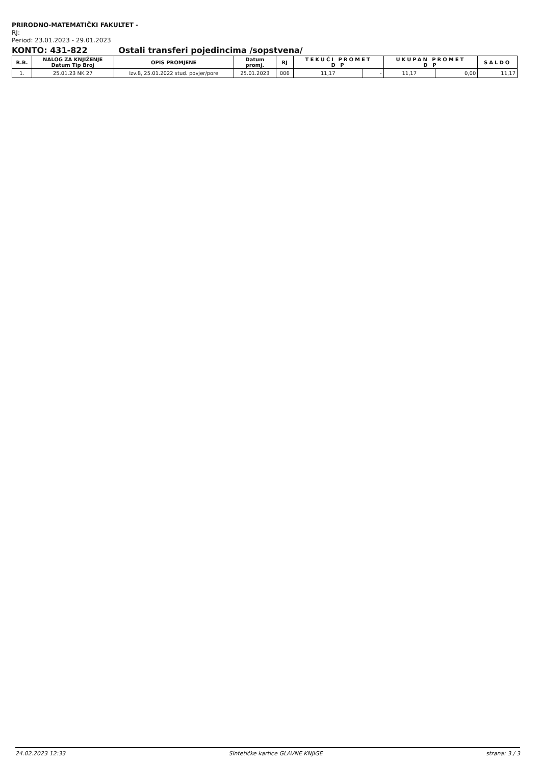PRIRODNO-MATEMATIČKI FAKULTET -
RJ:
Period: 23.01.2023 - 29.01.2023
KONTO: 431-822 Ostali transferi pojedincima /sopstvena/
| R.B. | NALOG ZA KNJIŽENJE Datum Tip Broj | OPIS PROMJENE | Datum promj. | RJ | TEKUĆI PROMET D P | | UKUPAN PROMET D P | | SALDO |
| --- | --- | --- | --- | --- | --- | --- | --- | --- | --- |
| 1. | 25.01.23 NK 27 | Izv.8, 25.01.2022 stud. povjer/pore | 25.01.2023 | 006 | 11,17 | - | 11,17 | 0,00 | 11,17 |
24.02.2023 12:33 Sintetičke kartice GLAVNE KNJIGE strana: 3 / 3